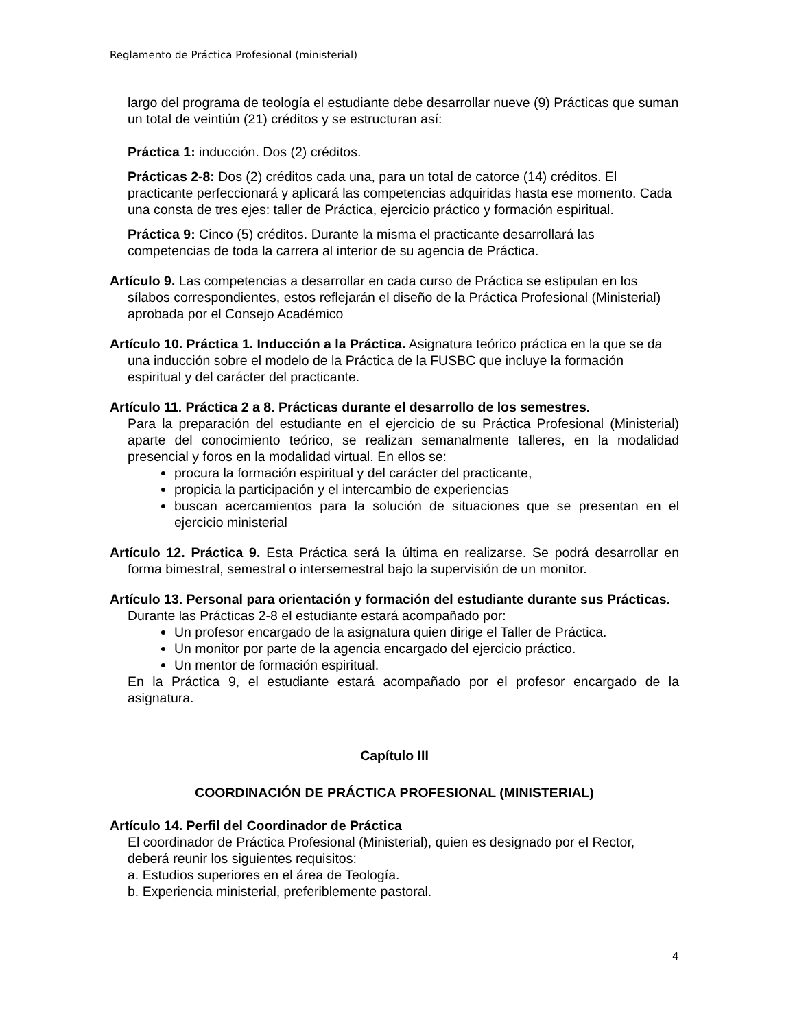Reglamento de Práctica Profesional (ministerial)
largo del programa de teología el estudiante debe desarrollar nueve (9) Prácticas que suman un total de veintiún (21) créditos y se estructuran así:
Práctica 1: inducción. Dos (2) créditos.
Prácticas 2-8: Dos (2) créditos cada una, para un total de catorce (14) créditos. El practicante perfeccionará y aplicará las competencias adquiridas hasta ese momento. Cada una consta de tres ejes: taller de Práctica, ejercicio práctico y formación espiritual.
Práctica 9: Cinco (5) créditos. Durante la misma el practicante desarrollará las competencias de toda la carrera al interior de su agencia de Práctica.
Artículo 9. Las competencias a desarrollar en cada curso de Práctica se estipulan en los sílabos correspondientes, estos reflejarán el diseño de la Práctica Profesional (Ministerial) aprobada por el Consejo Académico
Artículo 10. Práctica 1. Inducción a la Práctica. Asignatura teórico práctica en la que se da una inducción sobre el modelo de la Práctica de la FUSBC que incluye la formación espiritual y del carácter del practicante.
Artículo 11. Práctica 2 a 8. Prácticas durante el desarrollo de los semestres.
Para la preparación del estudiante en el ejercicio de su Práctica Profesional (Ministerial) aparte del conocimiento teórico, se realizan semanalmente talleres, en la modalidad presencial y foros en la modalidad virtual. En ellos se:
procura la formación espiritual y del carácter del practicante,
propicia la participación y el intercambio de experiencias
buscan acercamientos para la solución de situaciones que se presentan en el ejercicio ministerial
Artículo 12. Práctica 9. Esta Práctica será la última en realizarse. Se podrá desarrollar en forma bimestral, semestral o intersemestral bajo la supervisión de un monitor.
Artículo 13. Personal para orientación y formación del estudiante durante sus Prácticas.
Durante las Prácticas 2-8 el estudiante estará acompañado por:
Un profesor encargado de la asignatura quien dirige el Taller de Práctica.
Un monitor por parte de la agencia encargado del ejercicio práctico.
Un mentor de formación espiritual.
En la Práctica 9, el estudiante estará acompañado por el profesor encargado de la asignatura.
Capítulo III
COORDINACIÓN DE PRÁCTICA PROFESIONAL (MINISTERIAL)
Artículo 14. Perfil del Coordinador de Práctica
El coordinador de Práctica Profesional (Ministerial), quien es designado por el Rector, deberá reunir los siguientes requisitos:
a. Estudios superiores en el área de Teología.
b. Experiencia ministerial, preferiblemente pastoral.
4